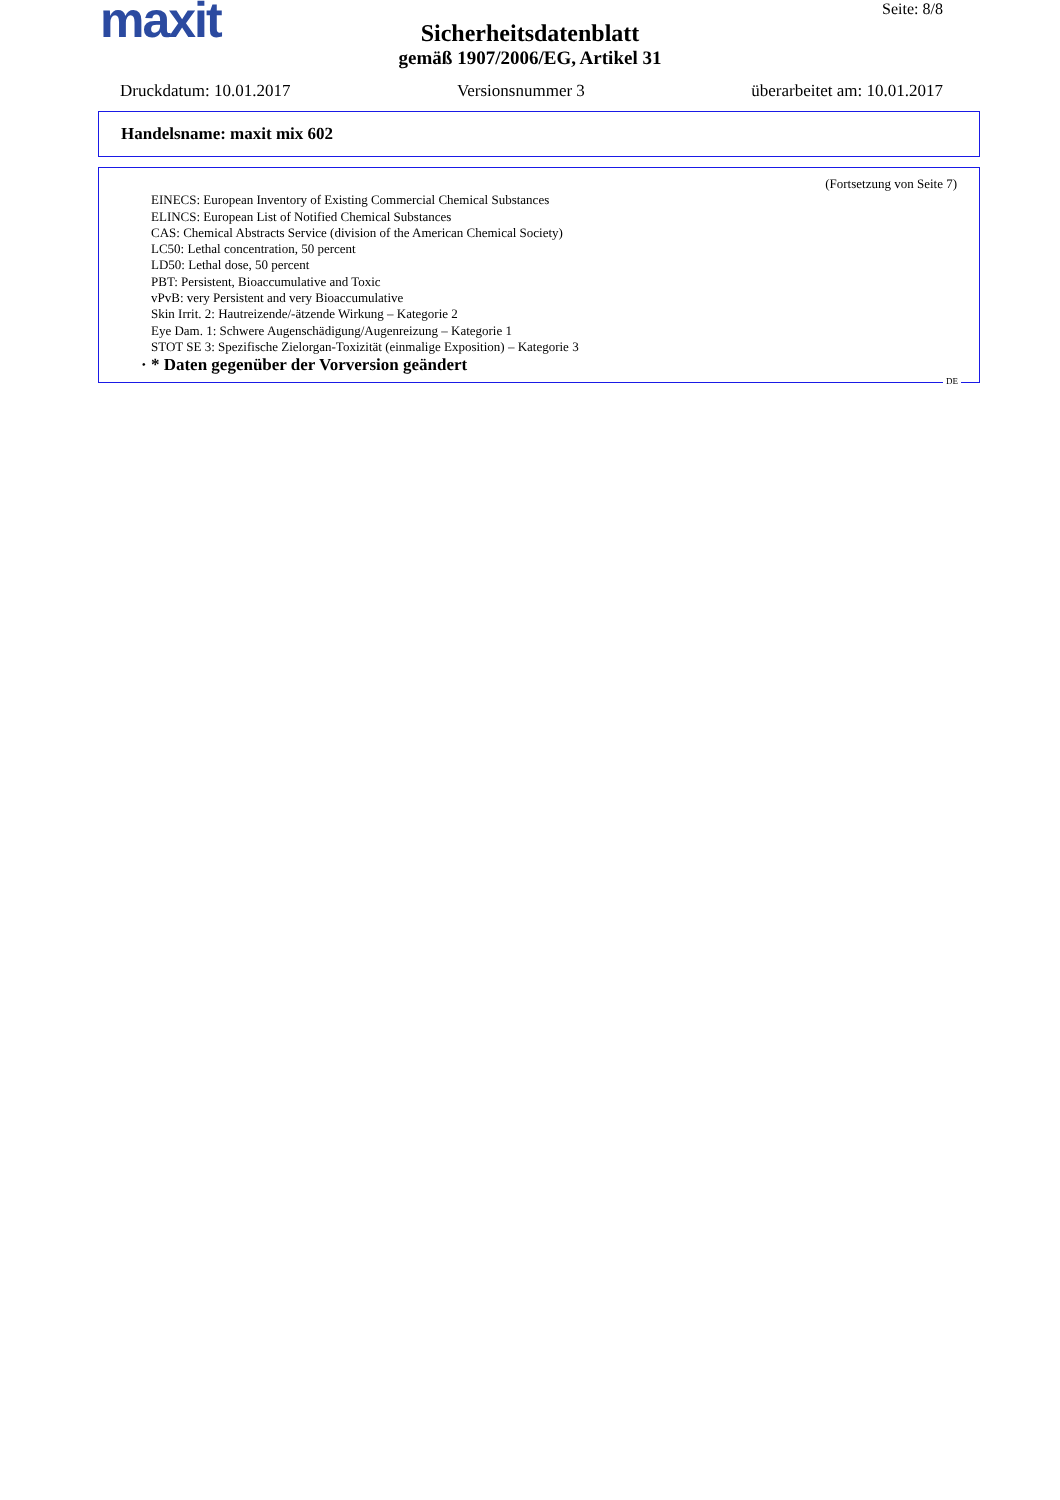maxit
Seite: 8/8
Sicherheitsdatenblatt
gemäß 1907/2006/EG, Artikel 31
Druckdatum: 10.01.2017 Versionsnummer 3 überarbeitet am: 10.01.2017
Handelsname: maxit mix 602
(Fortsetzung von Seite 7)
EINECS: European Inventory of Existing Commercial Chemical Substances
ELINCS: European List of Notified Chemical Substances
CAS: Chemical Abstracts Service (division of the American Chemical Society)
LC50: Lethal concentration, 50 percent
LD50: Lethal dose, 50 percent
PBT: Persistent, Bioaccumulative and Toxic
vPvB: very Persistent and very Bioaccumulative
Skin Irrit. 2: Hautreizende/-ätzende Wirkung – Kategorie 2
Eye Dam. 1: Schwere Augenschädigung/Augenreizung – Kategorie 1
STOT SE 3: Spezifische Zielorgan-Toxizität (einmalige Exposition) – Kategorie 3
· * Daten gegenüber der Vorversion geändert
DE